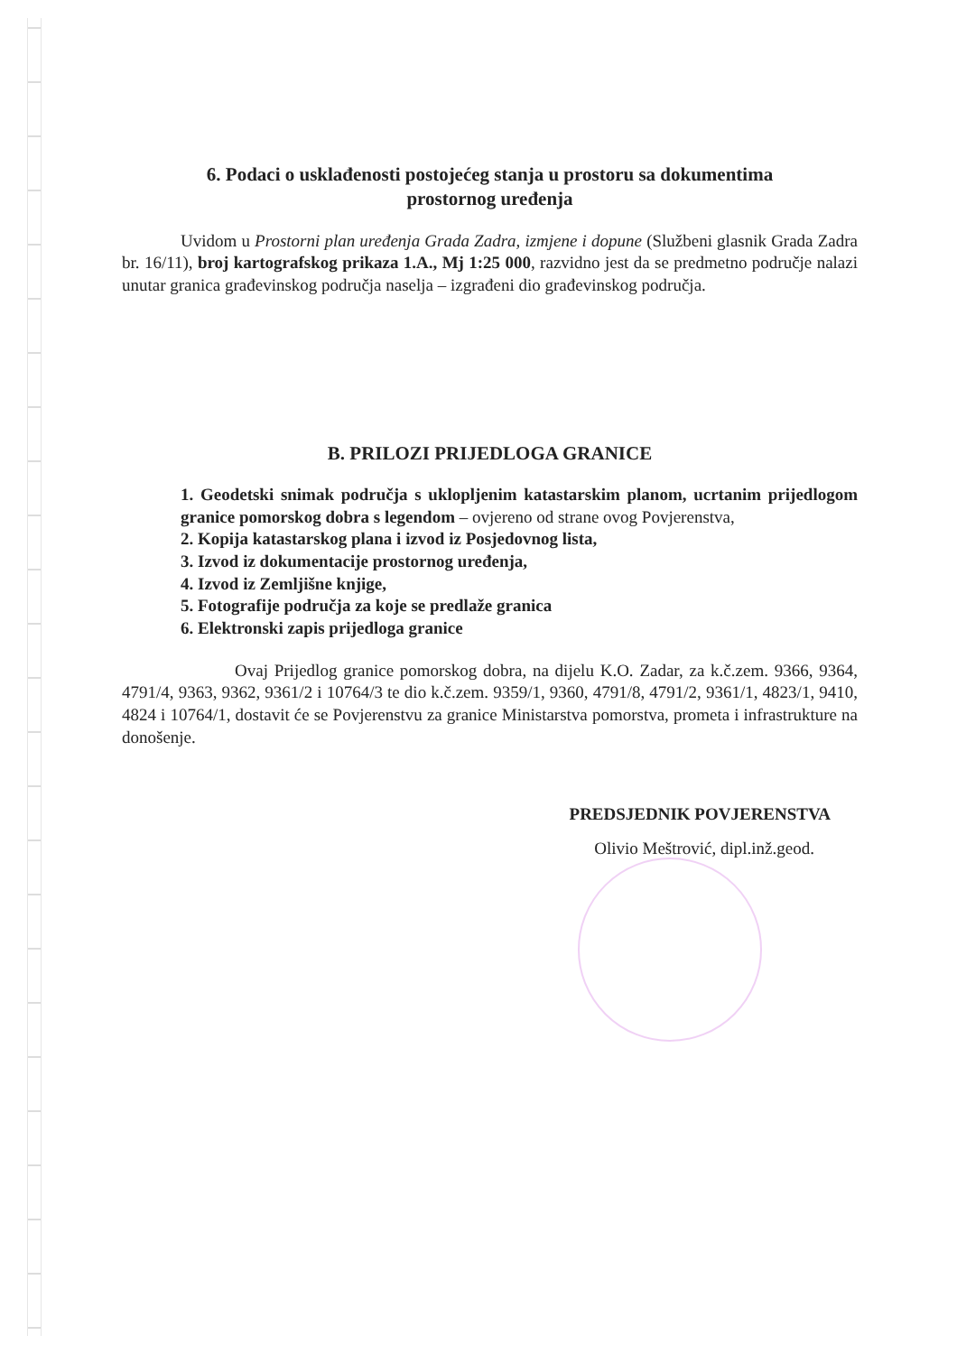6. Podaci o usklađenosti postojećeg stanja u prostoru sa dokumentima
prostornog uređenja
Uvidom u Prostorni plan uređenja Grada Zadra, izmjene i dopune (Službeni glasnik Grada Zadra br. 16/11), broj kartografskog prikaza 1.A., Mj 1:25 000, razvidno jest da se predmetno područje nalazi unutar granica građevinskog područja naselja – izgrađeni dio građevinskog područja.
B. PRILOZI PRIJEDLOGA GRANICE
1. Geodetski snimak područja s uklopljenim katastarskim planom, ucrtanim prijedlogom granice pomorskog dobra s legendom – ovjereno od strane ovog Povjerenstva,
2. Kopija katastarskog plana i izvod iz Posjedovnog lista,
3. Izvod iz dokumentacije prostornog uređenja,
4. Izvod iz Zemljišne knjige,
5. Fotografije područja za koje se predlaže granica
6. Elektronski zapis prijedloga granice
Ovaj Prijedlog granice pomorskog dobra, na dijelu K.O. Zadar, za k.č.zem. 9366, 9364, 4791/4, 9363, 9362, 9361/2 i 10764/3 te dio k.č.zem. 9359/1, 9360, 4791/8, 4791/2, 9361/1, 4823/1, 9410, 4824 i 10764/1, dostavit će se Povjerenstvu za granice Ministarstva pomorstva, prometa i infrastrukture na donošenje.
PREDSJEDNIK POVJERENSTVA
Olivio Meštrović, dipl.inž.geod.